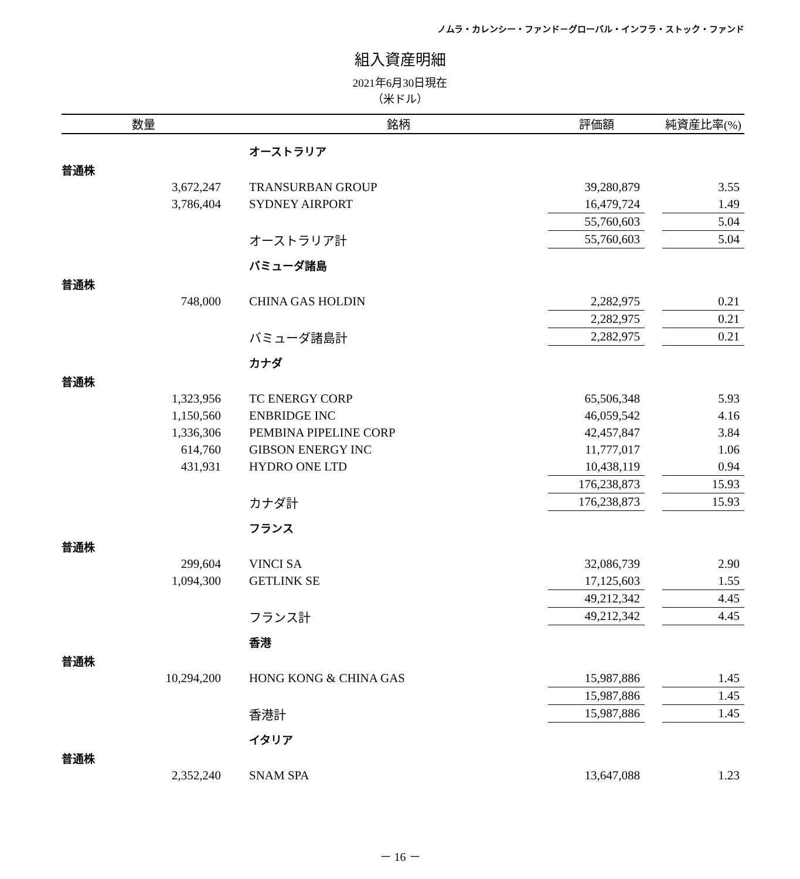ノムラ・カレンシー・ファンド－グローバル・インフラ・ストック・ファンド
組入資産明細
2021年6月30日現在
（米ドル）
| 数量 | | | 銘柄 | 評価額 | | 純資産比率(%) |
| --- | --- | --- | --- | --- | --- | --- |
| | | | オーストラリア | | | |
| 普通株 | | | | | | |
| 3,672,247 | | | TRANSURBAN GROUP | 39,280,879 | | 3.55 |
| 3,786,404 | | | SYDNEY AIRPORT | 16,479,724 | | 1.49 |
| | | | | 55,760,603 | | 5.04 |
| | | | オーストラリア計 | 55,760,603 | | 5.04 |
| | | | バミューダ諸島 | | | |
| 普通株 | | | | | | |
| 748,000 | | | CHINA GAS HOLDIN | 2,282,975 | | 0.21 |
| | | | | 2,282,975 | | 0.21 |
| | | | バミューダ諸島計 | 2,282,975 | | 0.21 |
| | | | カナダ | | | |
| 普通株 | | | | | | |
| 1,323,956 | | | TC ENERGY CORP | 65,506,348 | | 5.93 |
| 1,150,560 | | | ENBRIDGE INC | 46,059,542 | | 4.16 |
| 1,336,306 | | | PEMBINA PIPELINE CORP | 42,457,847 | | 3.84 |
| 614,760 | | | GIBSON ENERGY INC | 11,777,017 | | 1.06 |
| 431,931 | | | HYDRO ONE LTD | 10,438,119 | | 0.94 |
| | | | | 176,238,873 | | 15.93 |
| | | | カナダ計 | 176,238,873 | | 15.93 |
| | | | フランス | | | |
| 普通株 | | | | | | |
| 299,604 | | | VINCI SA | 32,086,739 | | 2.90 |
| 1,094,300 | | | GETLINK SE | 17,125,603 | | 1.55 |
| | | | | 49,212,342 | | 4.45 |
| | | | フランス計 | 49,212,342 | | 4.45 |
| | | | 香港 | | | |
| 普通株 | | | | | | |
| 10,294,200 | | | HONG KONG & CHINA GAS | 15,987,886 | | 1.45 |
| | | | | 15,987,886 | | 1.45 |
| | | | 香港計 | 15,987,886 | | 1.45 |
| | | | イタリア | | | |
| 普通株 | | | | | | |
| 2,352,240 | | | SNAM SPA | 13,647,088 | | 1.23 |
－ 16 －